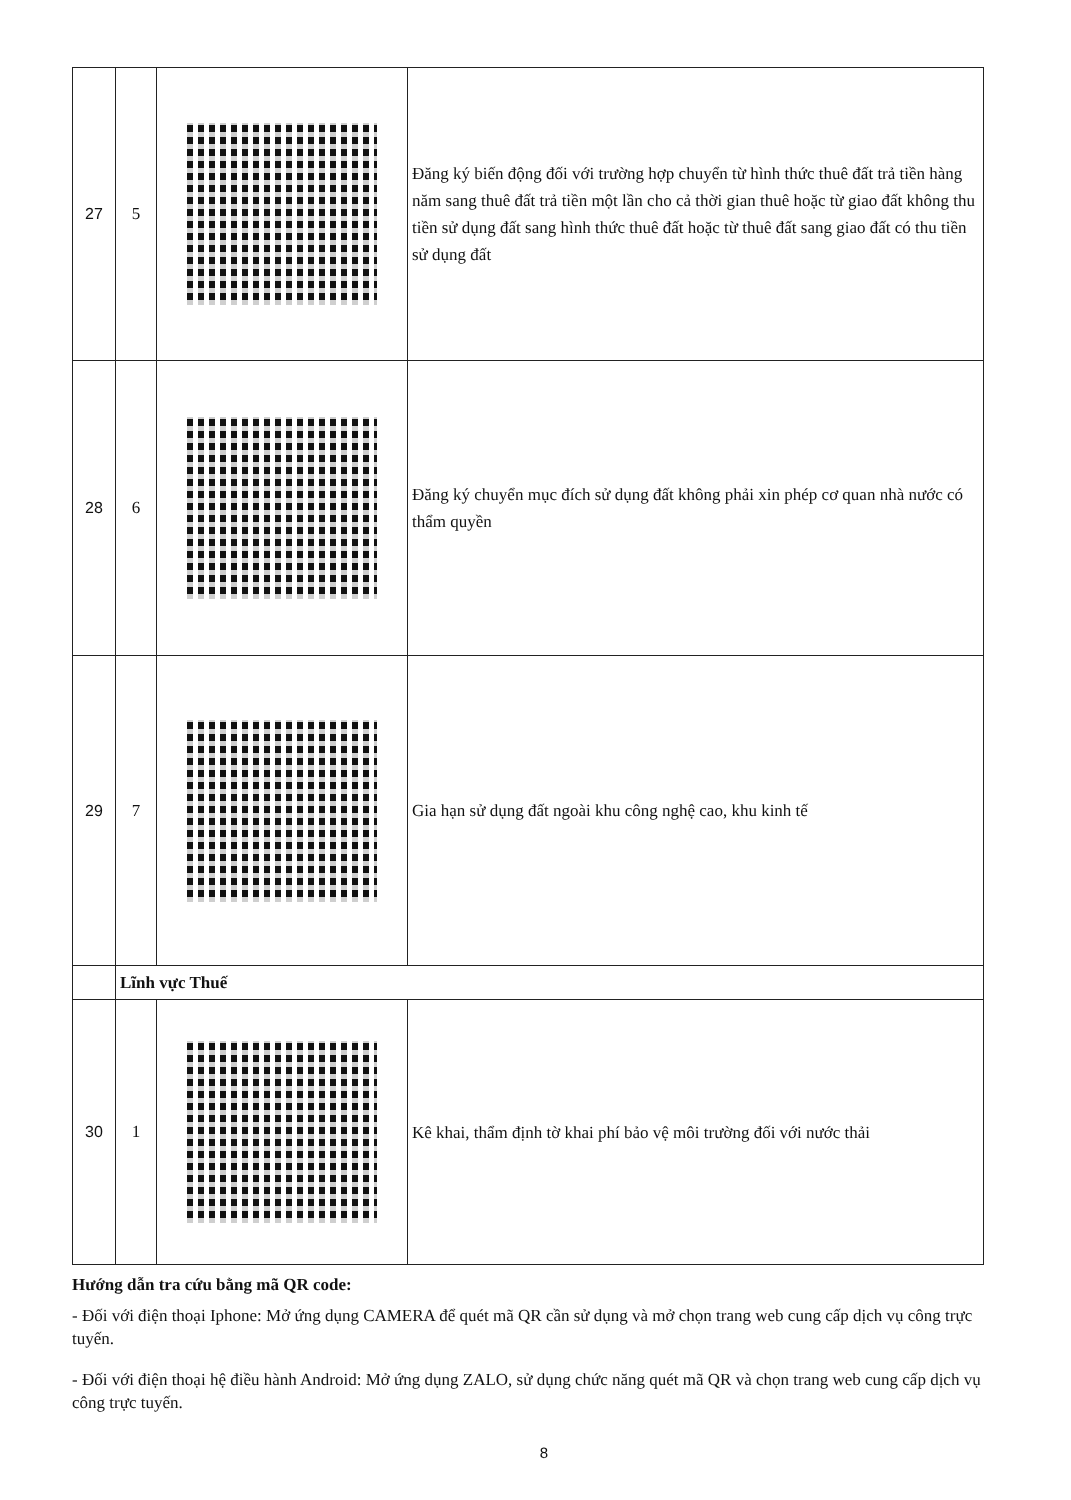| 27 | 5 | | Đăng ký biến động đối với trường hợp chuyển từ hình thức thuê đất trả tiền hàng năm sang thuê đất trả tiền một lần cho cả thời gian thuê hoặc từ giao đất không thu tiền sử dụng đất sang hình thức thuê đất hoặc từ thuê đất sang giao đất có thu tiền sử dụng đất |
| 28 | 6 | | Đăng ký chuyển mục đích sử dụng đất không phải xin phép cơ quan nhà nước có thẩm quyền |
| 29 | 7 | | Gia hạn sử dụng đất ngoài khu công nghệ cao, khu kinh tế |
| | Lĩnh vực Thuế | | |
| 30 | 1 | | Kê khai, thẩm định tờ khai phí bảo vệ môi trường đối với nước thải |
Hướng dẫn tra cứu bằng mã QR code:
- Đối với điện thoại Iphone: Mở ứng dụng CAMERA để quét mã QR cần sử dụng và mở chọn trang web cung cấp dịch vụ công trực tuyến.
- Đối với điện thoại hệ điều hành Android: Mở ứng dụng ZALO, sử dụng chức năng quét mã QR và chọn trang web cung cấp dịch vụ công trực tuyến.
8